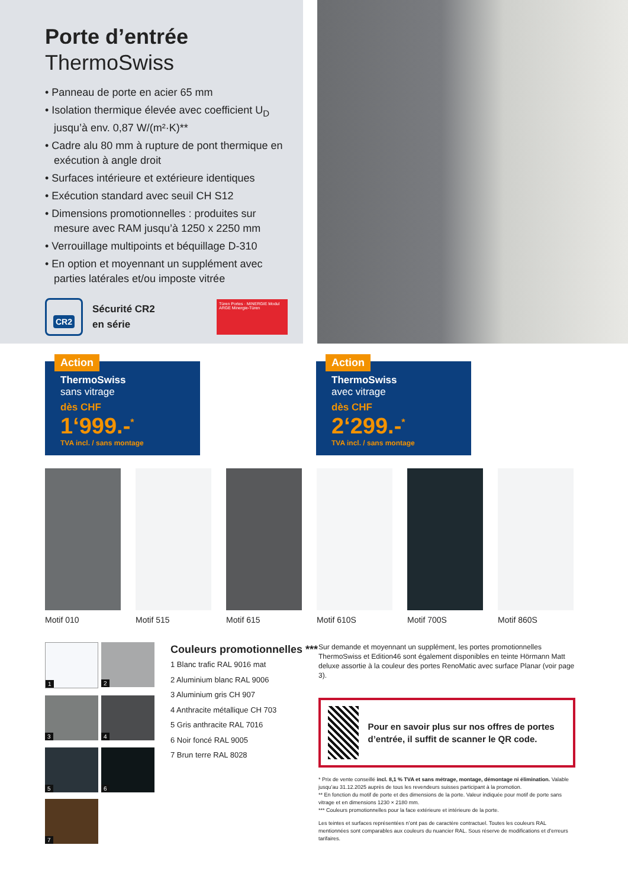Porte d’entrée
ThermoSwiss
• Panneau de porte en acier 65 mm
• Isolation thermique élevée avec coefficient U<sub>D</sub> jusqu’à env. 0,87 W/(m²·K)**
• Cadre alu 80 mm à rupture de pont thermique en exécution à angle droit
• Surfaces intérieure et extérieure identiques
• Exécution standard avec seuil CH S12
• Dimensions promotionnelles : produites sur mesure avec RAM jusqu’à 1250 x 2250 mm
• Verrouillage multipoints et béquillage D-310
• En option et moyennant un supplément avec parties latérales et/ou imposte vitrée
CR2
Sécurité CR2
en série
Türen Portes · MINERGIE Modul ARGE Minergie-Türen
Action
ThermoSwiss
sans vitrage
dès CHF
1‘999.-<sup>*</sup>
TVA incl. / sans montage
Action
ThermoSwiss
avec vitrage
dès CHF
2‘299.-<sup>*</sup>
TVA incl. / sans montage
Motif 010 Motif 515 Motif 615 Motif 610S Motif 700S Motif 860S
1
2
3
4
5
6
7
Couleurs promotionnelles ***
1 Blanc trafic RAL 9016 mat
2 Aluminium blanc RAL 9006
3 Aluminium gris CH 907
4 Anthracite métallique CH 703
5 Gris anthracite RAL 7016
6 Noir foncé RAL 9005
7 Brun terre RAL 8028
Sur demande et moyennant un supplément, les portes promotionnelles ThermoSwiss et Edition46 sont également disponibles en teinte Hörmann Matt deluxe assortie à la couleur des portes RenoMatic avec surface Planar (voir page 3).
Pour en savoir plus sur nos offres de portes d’entrée, il suffit de scanner le QR code.
* Prix de vente conseillé incl. 8,1 % TVA et sans métrage, montage, démontage ni élimination. Valable jusqu’au 31.12.2025 auprès de tous les revendeurs suisses participant à la promotion.
** En fonction du motif de porte et des dimensions de la porte. Valeur indiquée pour motif de porte sans vitrage et en dimensions 1230 × 2180 mm.
*** Couleurs promotionnelles pour la face extérieure et intérieure de la porte.
Les teintes et surfaces représentées n’ont pas de caractère contractuel. Toutes les couleurs RAL mentionnées sont comparables aux couleurs du nuancier RAL. Sous réserve de modifications et d’erreurs tarifaires.